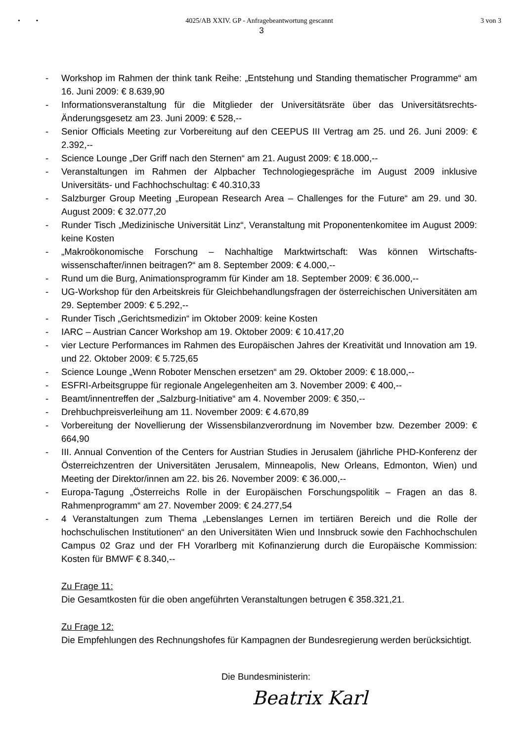• • 4025/AB XXIV. GP - Anfragebeantwortung gescannt 3 von 3
3
- Workshop im Rahmen der think tank Reihe: „Entstehung und Standing thematischer Programme“ am 16. Juni 2009: € 8.639,90
- Informationsveranstaltung für die Mitglieder der Universitätsräte über das Universitätsrechts-Änderungsgesetz am 23. Juni 2009: € 528,--
- Senior Officials Meeting zur Vorbereitung auf den CEEPUS III Vertrag am 25. und 26. Juni 2009: € 2.392,--
- Science Lounge „Der Griff nach den Sternen“ am 21. August 2009: € 18.000,--
- Veranstaltungen im Rahmen der Alpbacher Technologiegespräche im August 2009 inklusive Universitäts- und Fachhochschultag: € 40.310,33
- Salzburger Group Meeting „European Research Area – Challenges for the Future“ am 29. und 30. August 2009: € 32.077,20
- Runder Tisch „Medizinische Universität Linz“, Veranstaltung mit Proponentenkomitee im August 2009: keine Kosten
- „Makroökonomische Forschung – Nachhaltige Marktwirtschaft: Was können Wirtschafts-wissenschafter/innen beitragen?“ am 8. September 2009: € 4.000,--
- Rund um die Burg, Animationsprogramm für Kinder am 18. September 2009: € 36.000,--
- UG-Workshop für den Arbeitskreis für Gleichbehandlungsfragen der österreichischen Universitäten am 29. September 2009: € 5.292,--
- Runder Tisch „Gerichtsmedizin“ im Oktober 2009: keine Kosten
- IARC – Austrian Cancer Workshop am 19. Oktober 2009: € 10.417,20
- vier Lecture Performances im Rahmen des Europäischen Jahres der Kreativität und Innovation am 19. und 22. Oktober 2009: € 5.725,65
- Science Lounge „Wenn Roboter Menschen ersetzen“ am 29. Oktober 2009: € 18.000,--
- ESFRI-Arbeitsgruppe für regionale Angelegenheiten am 3. November 2009: € 400,--
- Beamt/innentreffen der „Salzburg-Initiative“ am 4. November 2009: € 350,--
- Drehbuchpreisverleihung am 11. November 2009: € 4.670,89
- Vorbereitung der Novellierung der Wissensbilanzverordnung im November bzw. Dezember 2009: € 664,90
- III. Annual Convention of the Centers for Austrian Studies in Jerusalem (jährliche PHD-Konferenz der Österreichzentren der Universitäten Jerusalem, Minneapolis, New Orleans, Edmonton, Wien) und Meeting der Direktor/innen am 22. bis 26. November 2009: € 36.000,--
- Europa-Tagung „Österreichs Rolle in der Europäischen Forschungspolitik – Fragen an das 8. Rahmenprogramm“ am 27. November 2009: € 24.277,54
- 4 Veranstaltungen zum Thema „Lebenslanges Lernen im tertiären Bereich und die Rolle der hochschulischen Institutionen“ an den Universitäten Wien und Innsbruck sowie den Fachhochschulen Campus 02 Graz und der FH Vorarlberg mit Kofinanzierung durch die Europäische Kommission: Kosten für BMWF € 8.340,--
Zu Frage 11:
Die Gesamtkosten für die oben angeführten Veranstaltungen betrugen € 358.321,21.
Zu Frage 12:
Die Empfehlungen des Rechnungshofes für Kampagnen der Bundesregierung werden berücksichtigt.
Die Bundesministerin:
Beatrix Karl